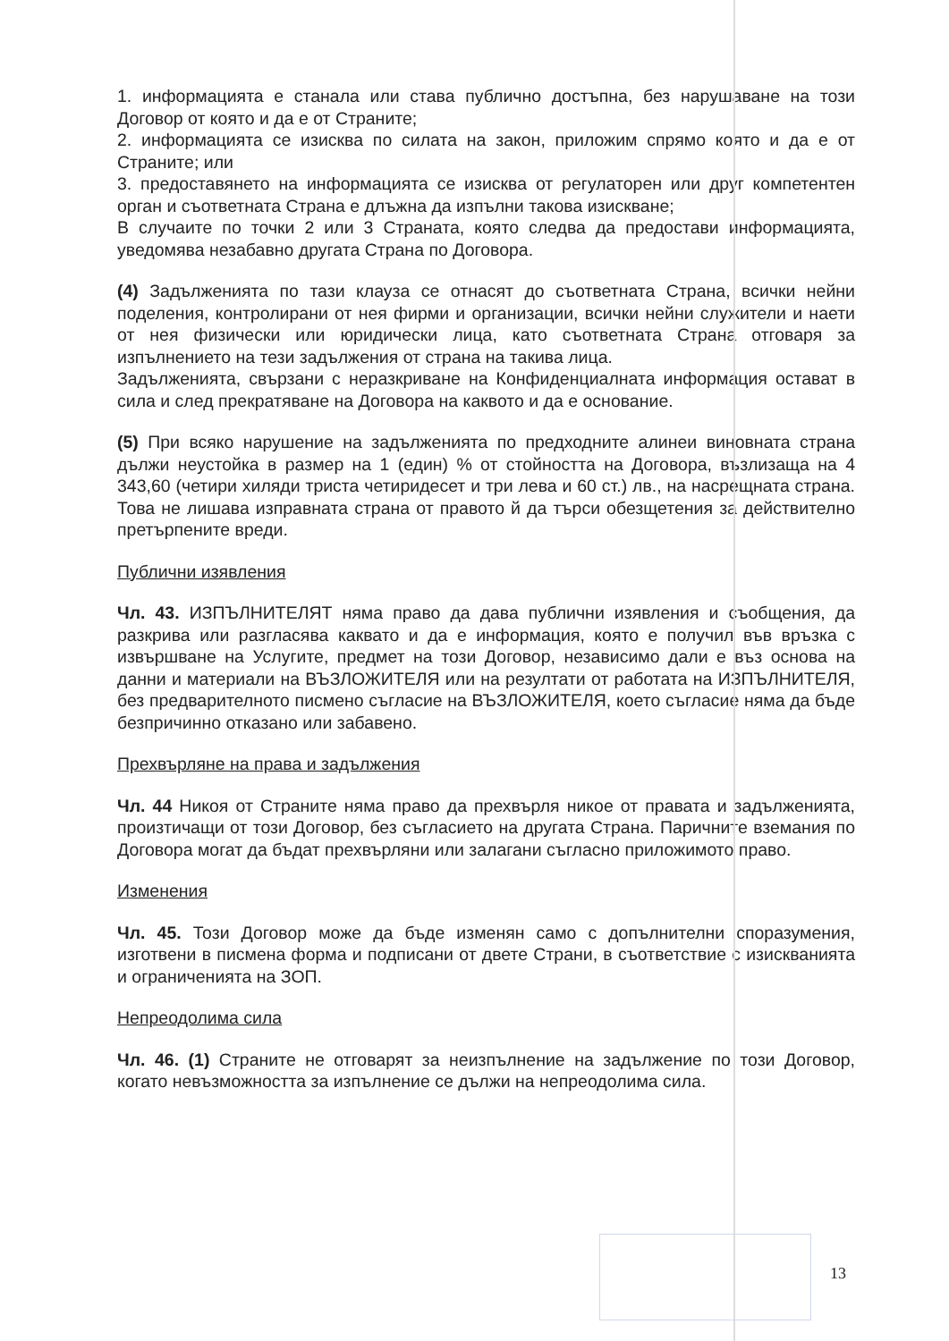1. информацията е станала или става публично достъпна, без нарушаване на този Договор от която и да е от Страните;
2. информацията се изисква по силата на закон, приложим спрямо която и да е от Страните; или
3. предоставянето на информацията се изисква от регулаторен или друг компетентен орган и съответната Страна е длъжна да изпълни такова изискване;
В случаите по точки 2 или 3 Страната, която следва да предостави информацията, уведомява незабавно другата Страна по Договора.
(4) Задълженията по тази клауза се отнасят до съответната Страна, всички нейни поделения, контролирани от нея фирми и организации, всички нейни служители и наети от нея физически или юридически лица, като съответната Страна отговаря за изпълнението на тези задължения от страна на такива лица.
Задълженията, свързани с неразкриване на Конфиденциалната информация остават в сила и след прекратяване на Договора на каквото и да е основание.
(5) При всяко нарушение на задълженията по предходните алинеи виновната страна дължи неустойка в размер на 1 (един) % от стойността на Договора, възлизаща на 4 343,60 (четири хиляди триста четиридесет и три лева и 60 ст.) лв., на насрещната страна. Това не лишава изправната страна от правото й да търси обезщетения за действително претърпените вреди.
Публични изявления
Чл. 43. ИЗПЪЛНИТЕЛЯТ няма право да дава публични изявления и съобщения, да разкрива или разгласява каквато и да е информация, която е получил във връзка с извършване на Услугите, предмет на този Договор, независимо дали е въз основа на данни и материали на ВЪЗЛОЖИТЕЛЯ или на резултати от работата на ИЗПЪЛНИТЕЛЯ, без предварителното писмено съгласие на ВЪЗЛОЖИТЕЛЯ, което съгласие няма да бъде безпричинно отказано или забавено.
Прехвърляне на права и задължения
Чл. 44 Никоя от Страните няма право да прехвърля никое от правата и задълженията, произтичащи от този Договор, без съгласието на другата Страна. Паричните вземания по Договора могат да бъдат прехвърляни или залагани съгласно приложимото право.
Изменения
Чл. 45. Този Договор може да бъде изменян само с допълнителни споразумения, изготвени в писмена форма и подписани от двете Страни, в съответствие с изискванията и ограниченията на ЗОП.
Непреодолима сила
Чл. 46. (1) Страните не отговарят за неизпълнение на задължение по този Договор, когато невъзможността за изпълнение се дължи на непреодолима сила.
13